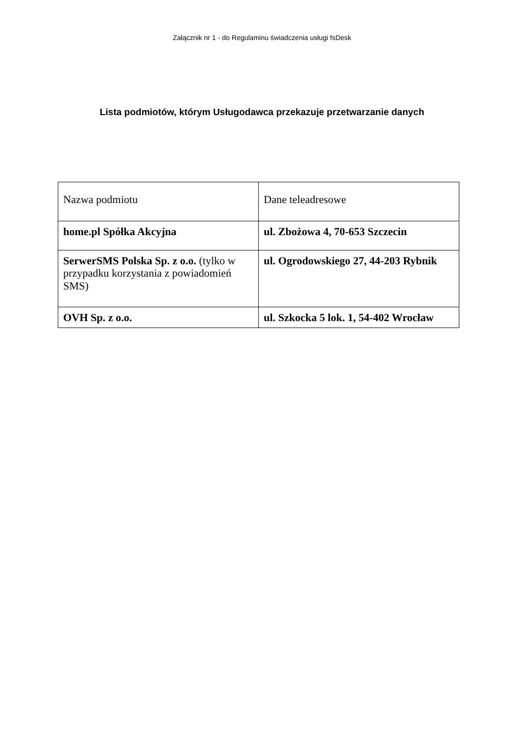Załącznik nr 1 - do Regulaminu świadczenia usługi fsDesk
Lista podmiotów, którym Usługodawca przekazuje przetwarzanie danych
| Nazwa podmiotu | Dane teleadresowe |
| home.pl Spółka Akcyjna | ul. Zbożowa 4, 70-653 Szczecin |
| SerwerSMS Polska Sp. z o.o. (tylko w przypadku korzystania z powiadomień SMS) | ul. Ogrodowskiego 27, 44-203 Rybnik |
| OVH Sp. z o.o. | ul. Szkocka 5 lok. 1, 54-402 Wrocław |